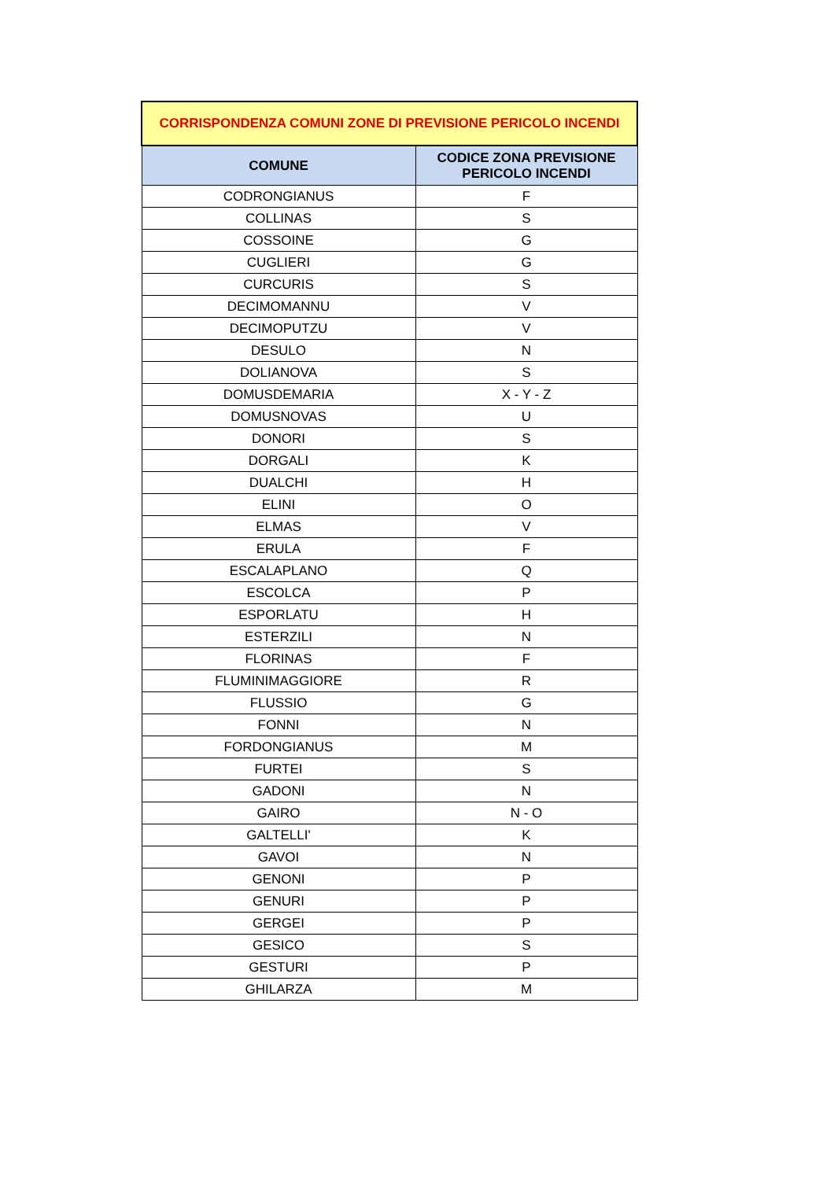| CORRISPONDENZA COMUNI ZONE DI PREVISIONE PERICOLO INCENDI | |
| --- | --- |
| COMUNE | CODICE ZONA PREVISIONE PERICOLO INCENDI |
| CODRONGIANUS | F |
| COLLINAS | S |
| COSSOINE | G |
| CUGLIERI | G |
| CURCURIS | S |
| DECIMOMANNU | V |
| DECIMOPUTZU | V |
| DESULO | N |
| DOLIANOVA | S |
| DOMUSDEMARIA | X - Y - Z |
| DOMUSNOVAS | U |
| DONORI | S |
| DORGALI | K |
| DUALCHI | H |
| ELINI | O |
| ELMAS | V |
| ERULA | F |
| ESCALAPLANO | Q |
| ESCOLCA | P |
| ESPORLATU | H |
| ESTERZILI | N |
| FLORINAS | F |
| FLUMINIMAGGIORE | R |
| FLUSSIO | G |
| FONNI | N |
| FORDONGIANUS | M |
| FURTEI | S |
| GADONI | N |
| GAIRO | N - O |
| GALTELLI' | K |
| GAVOI | N |
| GENONI | P |
| GENURI | P |
| GERGEI | P |
| GESICO | S |
| GESTURI | P |
| GHILARZA | M |